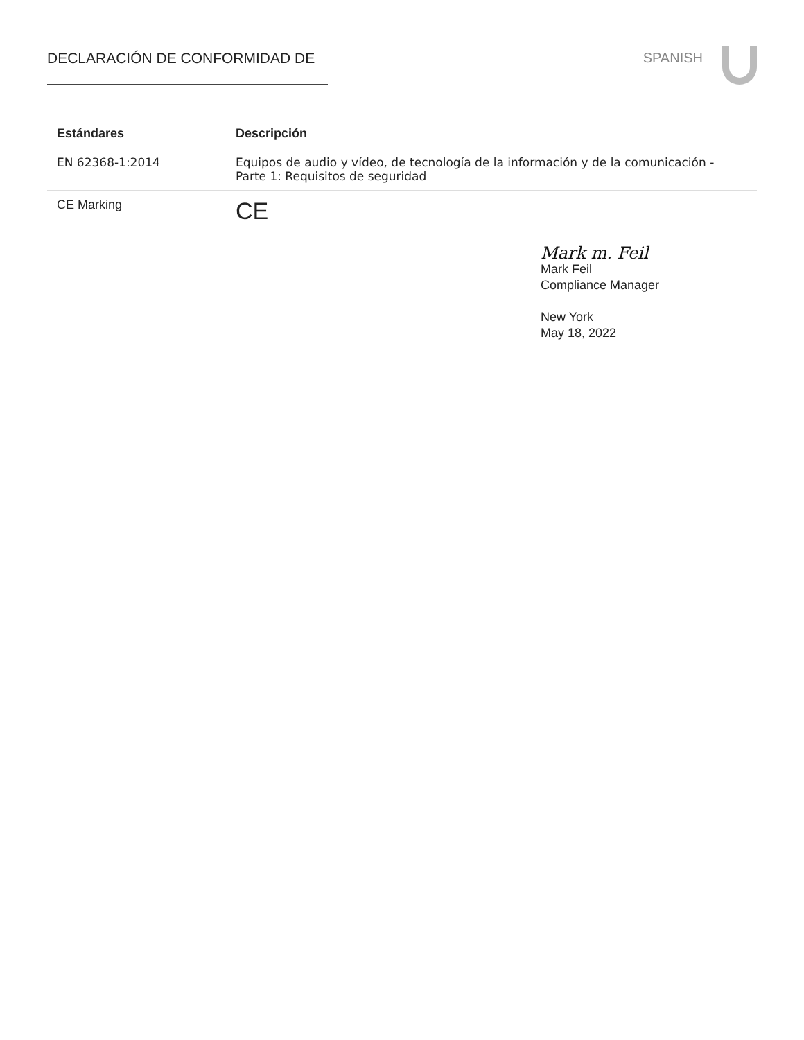DECLARACIÓN DE CONFORMIDAD DE SPANISH
| Estándares | Descripción |
| --- | --- |
| EN 62368-1:2014 | Equipos de audio y vídeo, de tecnología de la información y de la comunicación - Parte 1: Requisitos de seguridad |
| CE Marking | CE |
Mark m. Feil
Mark Feil
Compliance Manager
New York
May 18, 2022